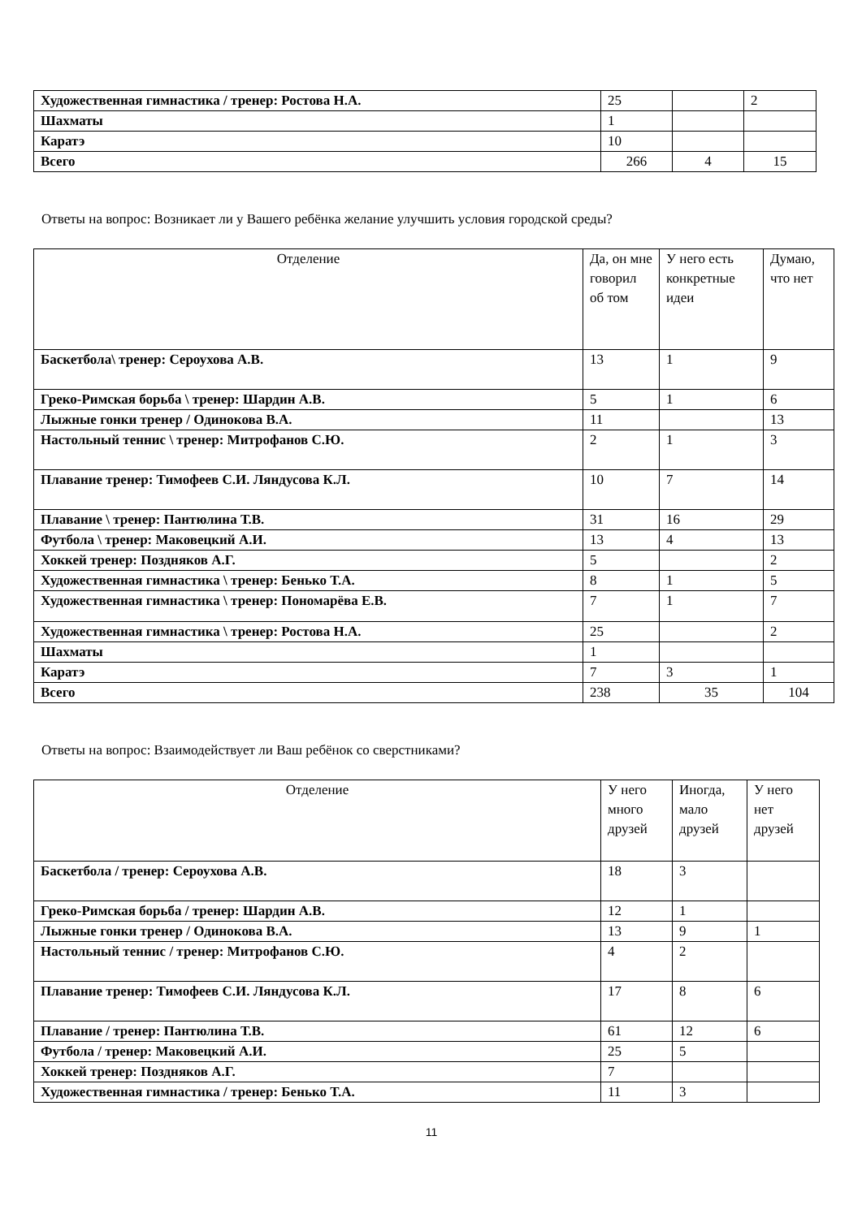| Художественная гимнастика / тренер: Ростова Н.А. | 25 | | 2 |
| Шахматы | 1 | | |
| Каратэ | 10 | | |
| Всего | 266 | 4 | 15 |
Ответы на вопрос: Возникает ли у Вашего ребёнка желание улучшить условия городской среды?
| Отделение | Да, он мне говорил об том | У него есть конкретные идеи | Думаю, что нет |
| --- | --- | --- | --- |
| Баскетбола\ тренер: Сероухова А.В. | 13 | 1 | 9 |
| Греко-Римская борьба \ тренер: Шардин А.В. | 5 | 1 | 6 |
| Лыжные гонки тренер / Одинокова В.А. | 11 | | 13 |
| Настольный теннис \ тренер: Митрофанов С.Ю. | 2 | 1 | 3 |
| Плавание тренер: Тимофеев С.И. Ляндусова К.Л. | 10 | 7 | 14 |
| Плавание \ тренер: Пантюлина Т.В. | 31 | 16 | 29 |
| Футбола \ тренер: Маковецкий А.И. | 13 | 4 | 13 |
| Хоккей тренер: Поздняков А.Г. | 5 | | 2 |
| Художественная гимнастика \ тренер: Бенько Т.А. | 8 | 1 | 5 |
| Художественная гимнастика \ тренер: Пономарёва Е.В. | 7 | 1 | 7 |
| Художественная гимнастика \ тренер: Ростова Н.А. | 25 | | 2 |
| Шахматы | 1 | | |
| Каратэ | 7 | 3 | 1 |
| Всего | 238 | 35 | 104 |
Ответы на вопрос: Взаимодействует ли Ваш ребёнок со сверстниками?
| Отделение | У него много друзей | Иногда, мало друзей | У него нет друзей |
| --- | --- | --- | --- |
| Баскетбола / тренер: Сероухова А.В. | 18 | 3 | |
| Греко-Римская борьба / тренер: Шардин А.В. | 12 | 1 | |
| Лыжные гонки тренер / Одинокова В.А. | 13 | 9 | 1 |
| Настольный теннис / тренер: Митрофанов С.Ю. | 4 | 2 | |
| Плавание тренер: Тимофеев С.И. Ляндусова К.Л. | 17 | 8 | 6 |
| Плавание / тренер: Пантюлина Т.В. | 61 | 12 | 6 |
| Футбола / тренер: Маковецкий А.И. | 25 | 5 | |
| Хоккей тренер: Поздняков А.Г. | 7 | | |
| Художественная гимнастика / тренер: Бенько Т.А. | 11 | 3 | |
11